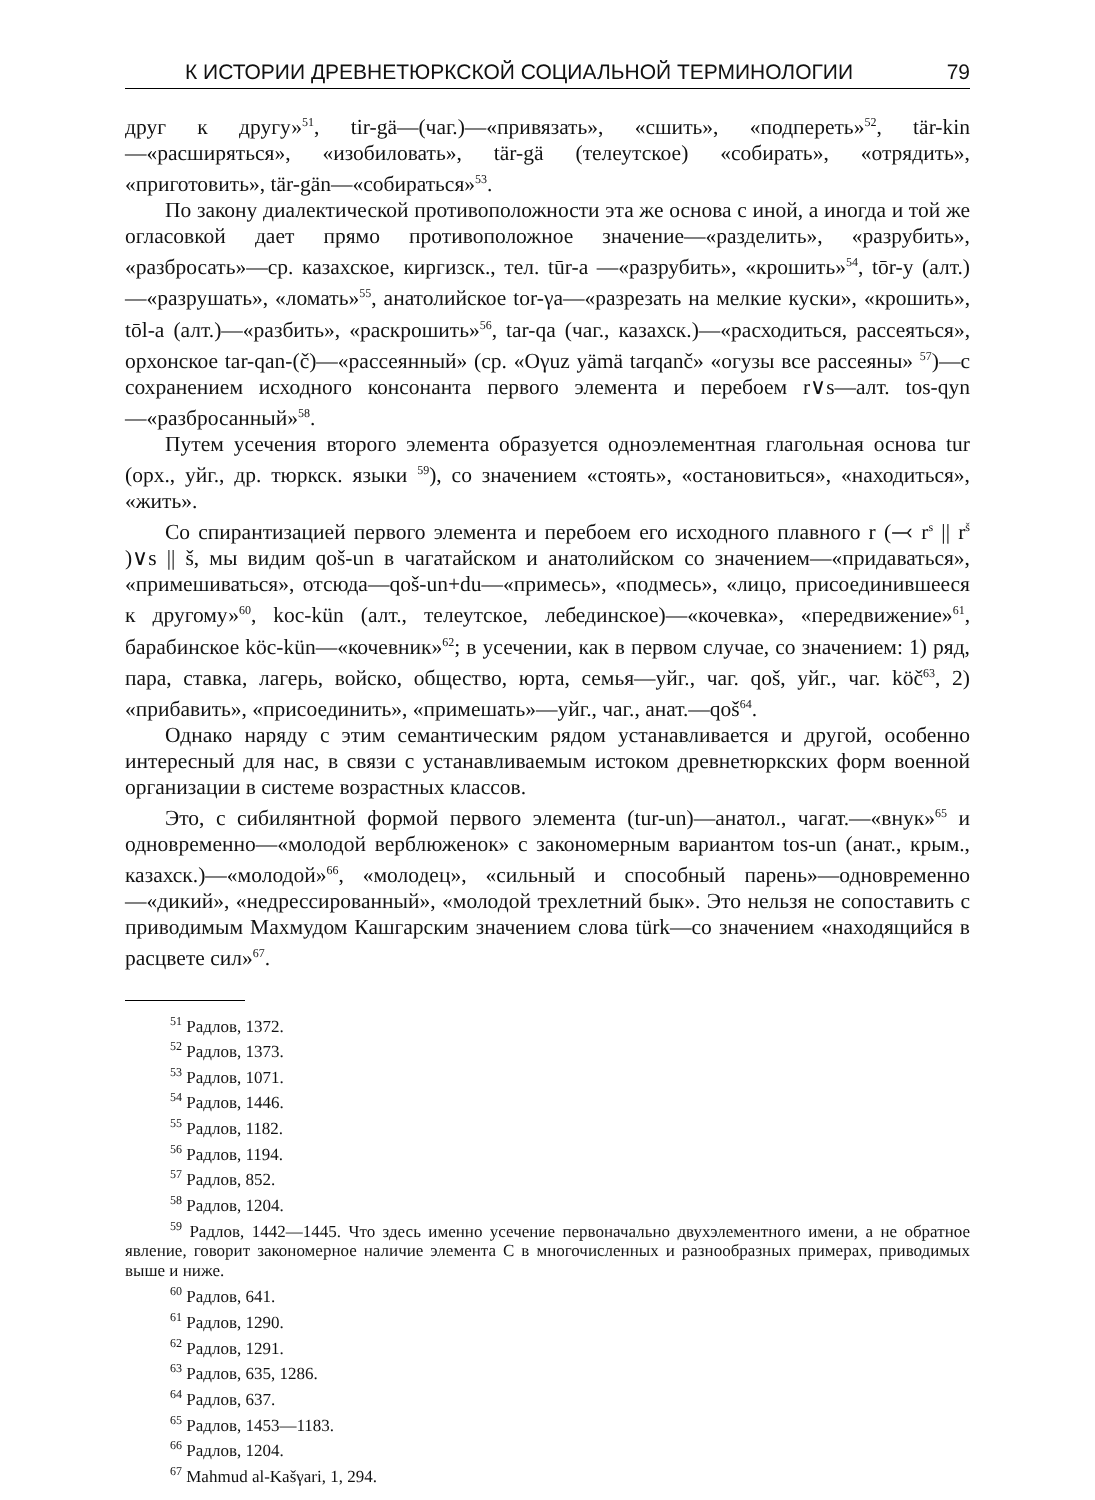К ИСТОРИИ ДРЕВНЕТЮРКСКОЙ СОЦИАЛЬНОЙ ТЕРМИНОЛОГИИ 79
друг к другу»<sup>51</sup>, tir-gä—(чаг.)—«привязать», «сшить», «подпереть»<sup>52</sup>, tär-kin—«расширяться», «изобиловать», tär-gä (телеутское) «собирать», «отрядить», «приготовить», tär-gän—«собираться»<sup>53</sup>.
По закону диалектической противоположности эта же основа с иной, а иногда и той же огласовкой дает прямо противоположное значение—«разделить», «разрубить», «разбросать»—ср. казахское, киргизск., тел. tūr-a —«разрубить», «крошить»<sup>54</sup>, tōr-y (алт.)—«разрушать», «ломать»<sup>55</sup>, анатолийское tor-γa—«разрезать на мелкие куски», «крошить», tōl-a (алт.)—«разбить», «раскрошить»<sup>56</sup>, tar-qa (чаг., казахск.)—«расходиться, рассеяться», орхонское tar-qan-(č)—«рассеянный» (ср. «Oγuz yämä tarqanč» «огузы все рассеяны» <sup>57</sup>)—с сохранением исходного консонанта первого элемента и перебоем r∨s—алт. tos-qyn—«разбросанный»<sup>58</sup>.
Путем усечения второго элемента образуется одноэлементная глагольная основа tur (орх., уйг., др. тюркск. языки <sup>59</sup>), со значением «стоять», «остановиться», «находиться», «жить».
Со спирантизацией первого элемента и перебоем его исходного плавного r (⤙ r<sup>s</sup> || r<sup>š</sup> )∨s || š, мы видим qoš-un в чагатайском и анатолийском со значением—«придаваться», «примешиваться», отсюда—qoš-un+du—«примесь», «подмесь», «лицо, присоединившееся к другому»<sup>60</sup>, koc-kün (алт., телеутское, лебединское)—«кочевка», «передвижение»<sup>61</sup>, барабинское köc-kün—«кочевник»<sup>62</sup>; в усечении, как в первом случае, со значением: 1) ряд, пара, ставка, лагерь, войско, общество, юрта, семья—уйг., чаг. qoš, уйг., чаг. köč<sup>63</sup>, 2) «прибавить», «присоединить», «примешать»—уйг., чаг., анат.—qoš<sup>64</sup>.
Однако наряду с этим семантическим рядом устанавливается и другой, особенно интересный для нас, в связи с устанавливаемым истоком древнетюркских форм военной организации в системе возрастных классов.
Это, с сибилянтной формой первого элемента (tur-un)—анатол., чагат.—«внук»<sup>65</sup> и одновременно—«молодой верблюженок» с закономерным вариантом tos-un (анат., крым., казахск.)—«молодой»<sup>66</sup>, «молодец», «сильный и способный парень»—одновременно—«дикий», «недрессированный», «молодой трехлетний бык». Это нельзя не сопоставить с приводимым Махмудом Кашгарским значением слова türk—со значением «находящийся в расцвете сил»<sup>67</sup>.
<sup>51</sup> Радлов, 1372.
<sup>52</sup> Радлов, 1373.
<sup>53</sup> Радлов, 1071.
<sup>54</sup> Радлов, 1446.
<sup>55</sup> Радлов, 1182.
<sup>56</sup> Радлов, 1194.
<sup>57</sup> Радлов, 852.
<sup>58</sup> Радлов, 1204.
<sup>59</sup> Радлов, 1442—1445. Что здесь именно усечение первоначально двухэлементного имени, а не обратное явление, говорит закономерное наличие элемента C в многочисленных и разнообразных примерах, приводимых выше и ниже.
<sup>60</sup> Радлов, 641.
<sup>61</sup> Радлов, 1290.
<sup>62</sup> Радлов, 1291.
<sup>63</sup> Радлов, 635, 1286.
<sup>64</sup> Радлов, 637.
<sup>65</sup> Радлов, 1453—1183.
<sup>66</sup> Радлов, 1204.
<sup>67</sup> Mahmud al-Kašγari, 1, 294.